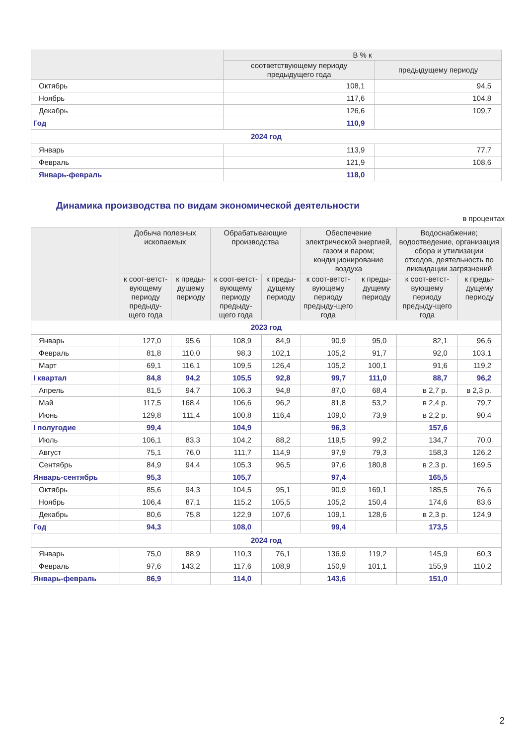| | В % к | |
| --- | --- | --- |
| | соответствующему периоду предыдущего года | предыдущему периоду |
| Октябрь | 108,1 | 94,5 |
| Ноябрь | 117,6 | 104,8 |
| Декабрь | 126,6 | 109,7 |
| Год | 110,9 | |
| 2024 год | | |
| Январь | 113,9 | 77,7 |
| Февраль | 121,9 | 108,6 |
| Январь-февраль | 118,0 | |
Динамика производства по видам экономической деятельности
в процентах
| | Добыча полезных ископаемых | | Обрабатывающие производства | | Обеспечение электрической энергией, газом и паром; кондиционирование воздуха | | Водоснабжение; водоотведение, организация сбора и утилизации отходов, деятельность по ликвидации загрязнений | |
| --- | --- | --- | --- | --- | --- | --- | --- | --- |
| | к соот-ветст-вующему периоду предыду-щего года | к преды-дущему периоду | к соот-ветст-вующему периоду предыду-щего года | к преды-дущему периоду | к соот-ветст-вующему периоду предыду-щего года | к преды-дущему периоду | к соот-ветст-вующему периоду предыду-щего года | к преды-дущему периоду |
| 2023 год | | | | | | | | |
| Январь | 127,0 | 95,6 | 108,9 | 84,9 | 90,9 | 95,0 | 82,1 | 96,6 |
| Февраль | 81,8 | 110,0 | 98,3 | 102,1 | 105,2 | 91,7 | 92,0 | 103,1 |
| Март | 69,1 | 116,1 | 109,5 | 126,4 | 105,2 | 100,1 | 91,6 | 119,2 |
| I квартал | 84,8 | 94,2 | 105,5 | 92,8 | 99,7 | 111,0 | 88,7 | 96,2 |
| Апрель | 81,5 | 94,7 | 106,3 | 94,8 | 87,0 | 68,4 | в 2,7 р. | в 2,3 р. |
| Май | 117,5 | 168,4 | 106,6 | 96,2 | 81,8 | 53,2 | в 2,4 р. | 79,7 |
| Июнь | 129,8 | 111,4 | 100,8 | 116,4 | 109,0 | 73,9 | в 2,2 р. | 90,4 |
| I полугодие | 99,4 | | 104,9 | | 96,3 | | 157,6 | |
| Июль | 106,1 | 83,3 | 104,2 | 88,2 | 119,5 | 99,2 | 134,7 | 70,0 |
| Август | 75,1 | 76,0 | 111,7 | 114,9 | 97,9 | 79,3 | 158,3 | 126,2 |
| Сентябрь | 84,9 | 94,4 | 105,3 | 96,5 | 97,6 | 180,8 | в 2,3 р. | 169,5 |
| Январь-сентябрь | 95,3 | | 105,7 | | 97,4 | | 165,5 | |
| Октябрь | 85,6 | 94,3 | 104,5 | 95,1 | 90,9 | 169,1 | 185,5 | 76,6 |
| Ноябрь | 106,4 | 87,1 | 115,2 | 105,5 | 105,2 | 150,4 | 174,6 | 83,6 |
| Декабрь | 80,6 | 75,8 | 122,9 | 107,6 | 109,1 | 128,6 | в 2,3 р. | 124,9 |
| Год | 94,3 | | 108,0 | | 99,4 | | 173,5 | |
| 2024 год | | | | | | | | |
| Январь | 75,0 | 88,9 | 110,3 | 76,1 | 136,9 | 119,2 | 145,9 | 60,3 |
| Февраль | 97,6 | 143,2 | 117,6 | 108,9 | 150,9 | 101,1 | 155,9 | 110,2 |
| Январь-февраль | 86,9 | | 114,0 | | 143,6 | | 151,0 | |
2